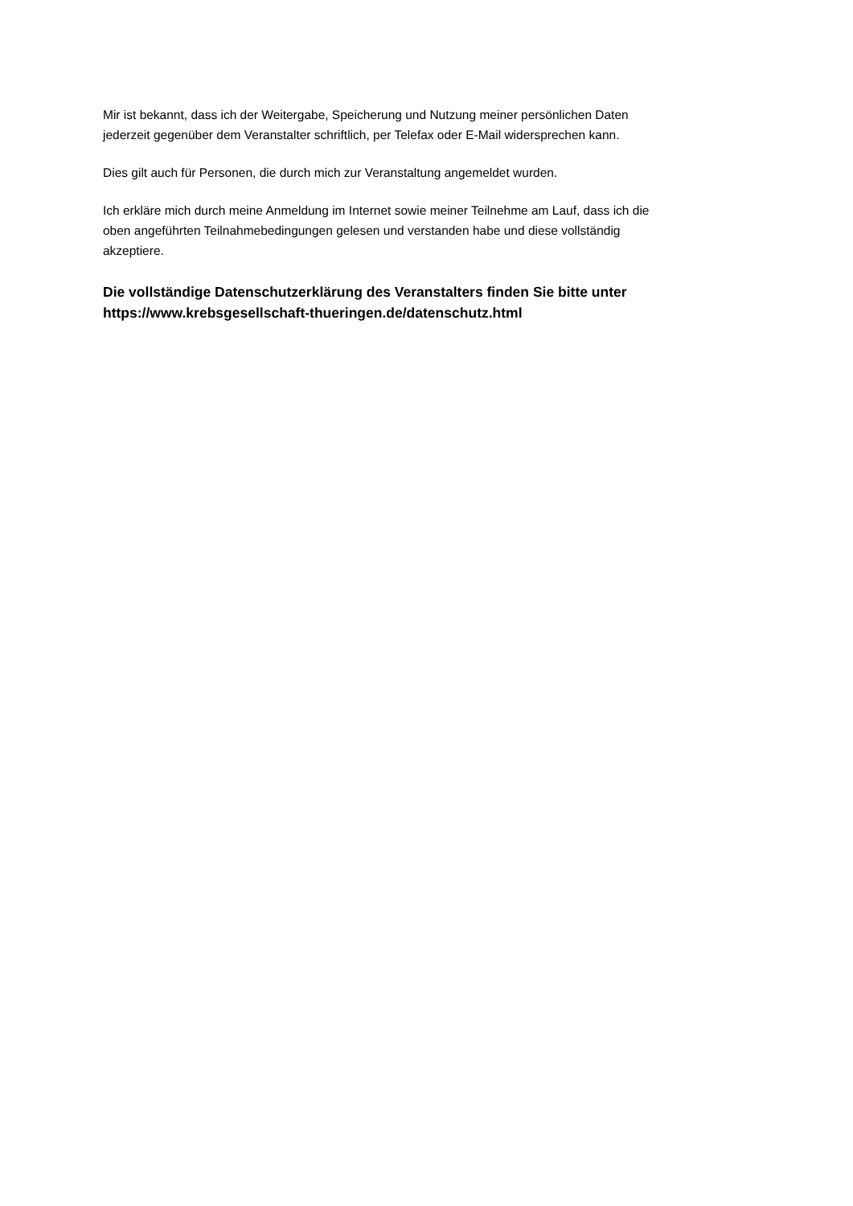Mir ist bekannt, dass ich der Weitergabe, Speicherung und Nutzung meiner persönlichen Daten
jederzeit gegenüber dem Veranstalter schriftlich, per Telefax oder E-Mail widersprechen kann.
Dies gilt auch für Personen, die durch mich zur Veranstaltung angemeldet wurden.
Ich erkläre mich durch meine Anmeldung im Internet sowie meiner Teilnehme am Lauf, dass ich die
oben angeführten Teilnahmebedingungen gelesen und verstanden habe und diese vollständig
akzeptiere.
Die vollständige Datenschutzerklärung des Veranstalters finden Sie bitte unter
https://www.krebsgesellschaft-thueringen.de/datenschutz.html